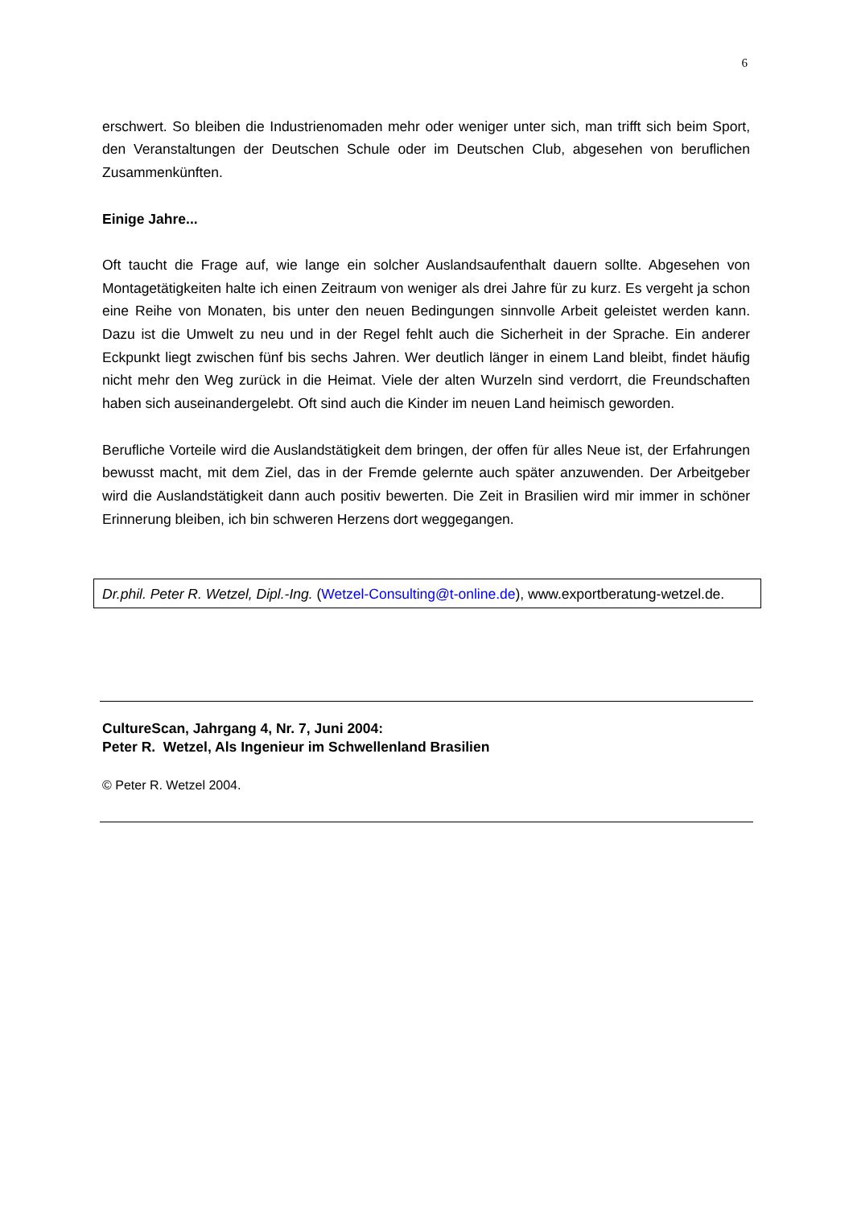6
erschwert. So bleiben die Industrienomaden mehr oder weniger unter sich, man trifft sich beim Sport, den Veranstaltungen der Deutschen Schule oder im Deutschen Club, abgesehen von beruflichen Zusammenkünften.
Einige Jahre...
Oft taucht die Frage auf, wie lange ein solcher Auslandsaufenthalt dauern sollte. Abgesehen von Montagetätigkeiten halte ich einen Zeitraum von weniger als drei Jahre für zu kurz. Es vergeht ja schon eine Reihe von Monaten, bis unter den neuen Bedingungen sinnvolle Arbeit geleistet werden kann. Dazu ist die Umwelt zu neu und in der Regel fehlt auch die Sicherheit in der Sprache. Ein anderer Eckpunkt liegt zwischen fünf bis sechs Jahren. Wer deutlich länger in einem Land bleibt, findet häufig nicht mehr den Weg zurück in die Heimat. Viele der alten Wurzeln sind verdorrt, die Freundschaften haben sich auseinandergelebt. Oft sind auch die Kinder im neuen Land heimisch geworden.
Berufliche Vorteile wird die Auslandstätigkeit dem bringen, der offen für alles Neue ist, der Erfahrungen bewusst macht, mit dem Ziel, das in der Fremde gelernte auch später anzuwenden. Der Arbeitgeber wird die Auslandstätigkeit dann auch positiv bewerten. Die Zeit in Brasilien wird mir immer in schöner Erinnerung bleiben, ich bin schweren Herzens dort weggegangen.
Dr.phil. Peter R. Wetzel, Dipl.-Ing. (Wetzel-Consulting@t-online.de), www.exportberatung-wetzel.de.
CultureScan, Jahrgang 4, Nr. 7, Juni 2004:
Peter R. Wetzel, Als Ingenieur im Schwellenland Brasilien
© Peter R. Wetzel 2004.